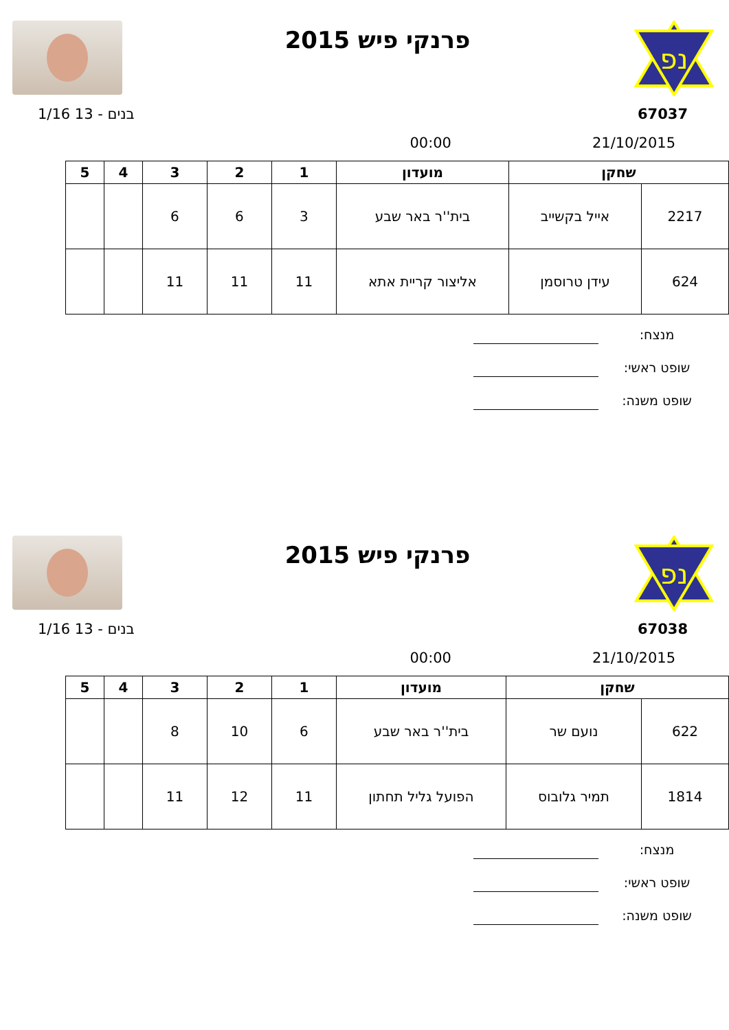נפ
פרנקי פיש 2015
67037 בנים - 13 1/16
21/10/2015 00:00
| שחקן | | מועדון | 1 | 2 | 3 | 4 | 5 |
| --- | --- | --- | --- | --- | --- | --- | --- |
| 2217 | אייל בקשייב | בית''ר באר שבע | 3 | 6 | 6 | | |
| 624 | עידן טרוסמן | אליצור קריית אתא | 11 | 11 | 11 | | |
מנצח:
שופט ראשי:
שופט משנה:
נפ
פרנקי פיש 2015
67038 בנים - 13 1/16
21/10/2015 00:00
| שחקן | | מועדון | 1 | 2 | 3 | 4 | 5 |
| --- | --- | --- | --- | --- | --- | --- | --- |
| 622 | נועם שר | בית''ר באר שבע | 6 | 10 | 8 | | |
| 1814 | תמיר גלובוס | הפועל גליל תחתון | 11 | 12 | 11 | | |
מנצח:
שופט ראשי:
שופט משנה: